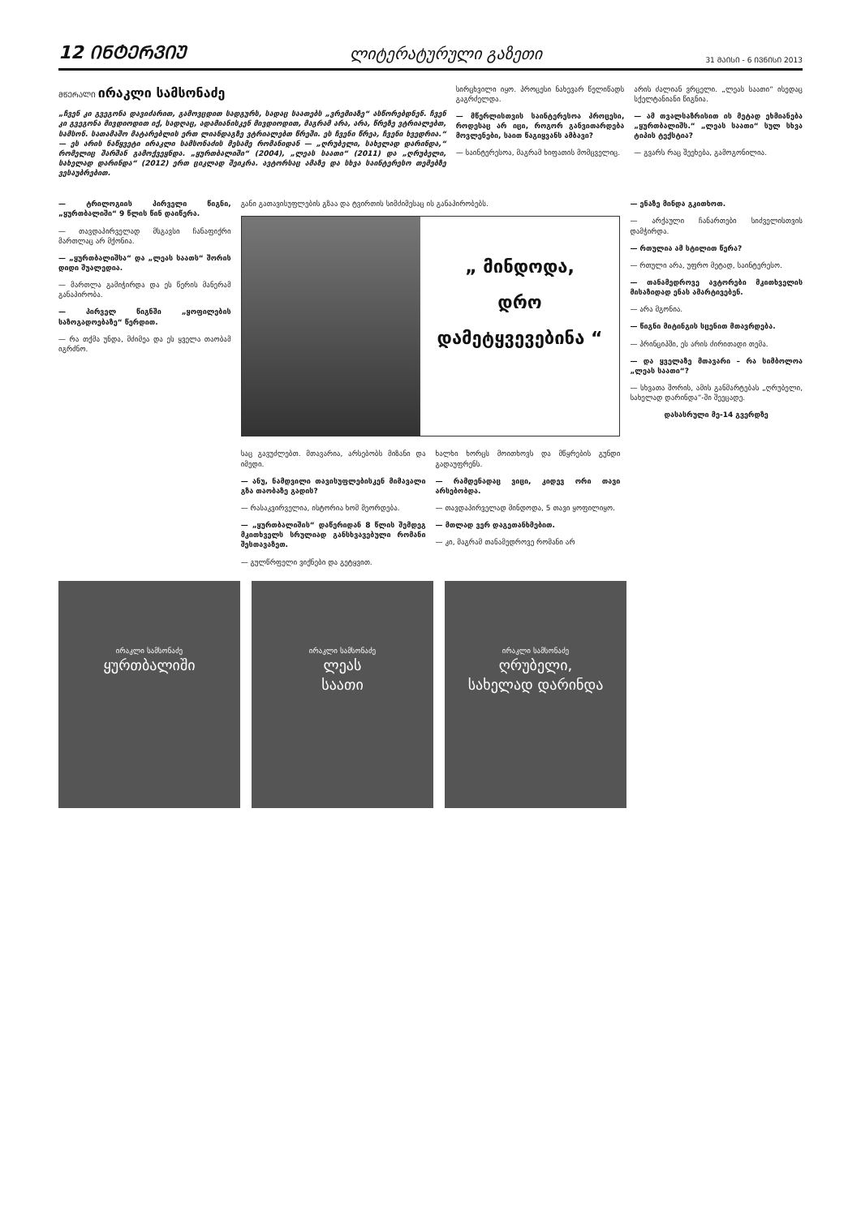12 ᲘᲜᲢᲔᲠᲕᲘᲣ
ლიტერატურული გაზეთი
31 ᲛᲐᲘᲡᲘ - 6 ᲘᲕᲜᲘᲡᲘ 2013
ᲛᲬᲔᲠᲐᲚᲘ ირაკლი სამსონაძე
„ჩვენ კი გვეგონა დავიძარით, გამოვცდით სადგურს, სადაც საათებს „ვრემიაზე“ ასწორებდნენ. ჩვენ კი გვეგონა მივდიოდით იქ, სადღაც, ადამიანისკენ მივდიოდით, მაგრამ არა, არა, წრეზე ვტრიალებთ, სამსონ. სათამაშო მატარებლის ერთ ლიანდაგზე ვტრიალებთ წრეში. ეს ჩვენი წრეა, ჩვენი ხვედრია.“ — ეს არის ნაწყვეტი ირაკლი სამსონაძის მესამე რომანიდან — „ღრუბელი, სახელად დარინდა,“ რომელიც შარშან გამოქვეყნდა. „ყურთბალიში“ (2004), „ლეას საათი“ (2011) და „ღრუბელი, სახელად დარინდა“ (2012) ერთ ციკლად შეიკრა. ავტორსაც ამაზე და სხვა საინტერესო თემებზე ვესაუბრებით.
სირცხვილი იყო. პროცესი ნახევარ წელიწადს გაგრძელდა.
— მწერლისთვის საინტერესოა პროცესი, როდესაც არ იცი, როგორ განვითარდება მოვლენები, საით წაგიყვანს ამბავი?
— საინტერესოა, მაგრამ ხიფათის მომცველიც.
არის ძალიან ვრცელი. „ლეას საათი“ ისედაც სქელტანიანი წიგნია.
— ამ თვალსაზრისით ის მეტად ეხმიანება „ყურთბალიშს.“ „ლეას საათი“ სულ სხვა ტიპის ტექსტია?
— გვარს რაც შეეხება, გამოგონილია.
— ტრილოგიის პირველი წიგნი, „ყურთბალიში“ 9 წლის წინ დაიწერა.
— თავდაპირველად მსგავსი ჩანაფიქრი მართლაც არ მქონია.
— „ყურთბალიშსა“ და „ლეას საათს“ შორის დიდი შუალედია.
— მართლა გამიჭირდა და ეს წერის მანერამ განაპირობა.
— პირველ წიგნში „ყოფილების საზოგადოებაზე“ წერდით.
— რა თქმა უნდა, მძიმეა და ეს ყველა თაობამ იგრძნო.
განი გათავისუფლების გზაა და ტვირთის სიმძიმესაც ის განაპირობებს.
„ მინდოდა,
დრო
დამეტყვევებინა “
საც გავუძლებთ. მთავარია, არსებობს მიზანი და იმედი.
— ანუ, ნამდვილი თავისუფლებისკენ მიმავალი გზა თაობაზე გადის?
— რასაკვირველია, ისტორია ხომ მეორდება.
— „ყურთბალიშის“ დაწერიდან 8 წლის შემდეგ მკითხველს სრულიად განსხვავებული რომანი შესთავაზეთ.
— გულწრფელი ვიქნები და გეტყვით.
ხალხი ხორცს მოითხოვს და მწყრების გუნდი გადაუფრენს.
— რამდენადაც ვიცი, კიდევ ორი თავი არსებობდა.
— თავდაპირველად მინდოდა, 5 თავი ყოფილიყო.
— მთლად ვერ დაგეთანხმებით.
— კი, მაგრამ თანამედროვე რომანი არ
— ენაზე მინდა გკითხოთ.
— არქაული ჩანართები სიძველისთვის დამჭირდა.
— რთულია ამ სტილით წერა?
— რთული არა, უფრო მეტად, საინტერესო.
— თანამედროვე ავტორები მკითხველის მისაზიდად ენას ამარტივებენ.
— არა მგონია.
— წიგნი მიტინგის სცენით მთავრდება.
— პრინციპში, ეს არის ძირითადი თემა.
— და ყველაზე მთავარი – რა სიმბოლოა „ლეას საათი“?
— სხვათა შორის, ამის განმარტებას „ღრუბელი, სახელად დარინდა“-ში შეეცადე.
დასასრული მე-14 გვერდზე
ირაკლი სამსონაძე
ყურთბალიში
ირაკლი სამსონაძე
ლეას
საათი
ირაკლი სამსონაძე
ღრუბელი,
სახელად დარინდა